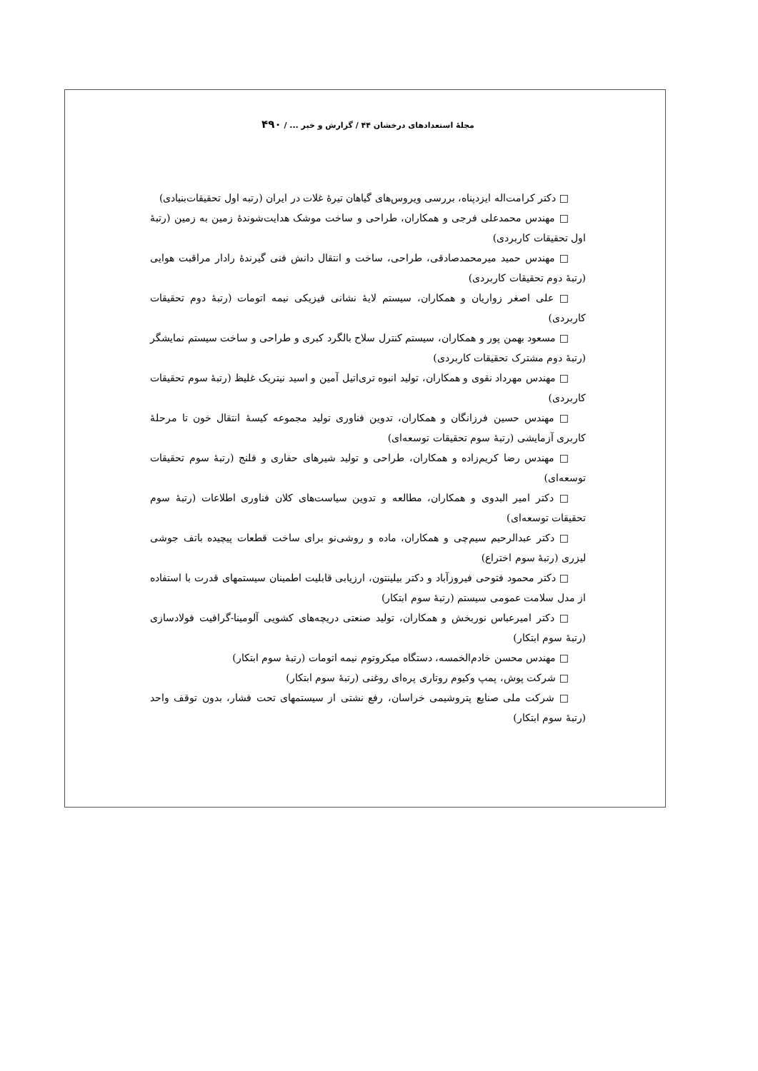مجلهٔ استعدادهای درخشان ۴۴ / گزارش و خبر ... / ۴۹۰
□ دکتر کرامت‌اله ایزدپناه، بررسی ویروس‌های گیاهان تیرهٔ غلات در ایران (رتبه اول تحقیقات‌بنیادی)
□ مهندس محمدعلی فرجی و همکاران، طراحی و ساخت موشک هدایت‌شوندهٔ زمین به زمین (رتبهٔ اول تحقیقات کاربردی)
□ مهندس حمید میرمحمدصادقی، طراحی، ساخت و انتقال دانش فنی گیرندهٔ رادار مراقبت هوایی (رتبهٔ دوم تحقیقات کاربردی)
□ علی اصغر زواریان و همکاران، سیستم لایهٔ نشانی فیزیکی نیمه اتومات (رتبهٔ دوم تحقیقات کاربردی)
□ مسعود بهمن پور و همکاران، سیستم کنترل سلاح بالگرد کبری و طراحی و ساخت سیستم نمایشگر (رتبهٔ دوم مشترک تحقیقات کاربردی)
□ مهندس مهرداد نقوی و همکاران، تولید انبوه تری‌اتیل آمین و اسید نیتریک غلیظ (رتبهٔ سوم تحقیقات کاربردی)
□ مهندس حسین فرزانگان و همکاران، تدوین فناوری تولید مجموعه کیسهٔ انتقال خون تا مرحلهٔ کاربری آزمایشی (رتبهٔ سوم تحقیقات توسعه‌ای)
□ مهندس رضا کریم‌زاده و همکاران، طراحی و تولید شیرهای حفاری و فلنج (رتبهٔ سوم تحقیقات توسعه‌ای)
□ دکتر امیر البدوی و همکاران، مطالعه و تدوین سیاست‌های کلان فناوری اطلاعات (رتبهٔ سوم تحقیقات توسعه‌ای)
□ دکتر عبدالرحیم سیم‌چی و همکاران، ماده و روشی‌نو برای ساخت قطعات پیچیده باتف جوشی لیزری (رتبهٔ سوم اختراع)
□ دکتر محمود فتوحی فیروزآباد و دکتر بیلینتون، ارزیابی قابلیت اطمینان سیستمهای قدرت با استفاده از مدل سلامت عمومی سیستم (رتبهٔ سوم ابتکار)
□ دکتر امیرعباس نوربخش و همکاران، تولید صنعتی دریچه‌های کشویی آلومینا-گرافیت فولادسازی (رتبهٔ سوم ابتکار)
□ مهندس محسن خادم‌الخمسه، دستگاه میکروتوم نیمه اتومات (رتبهٔ سوم ابتکار)
□ شرکت پوش، پمپ وکیوم روتاری پره‌ای روغنی (رتبهٔ سوم ابتکار)
□ شرکت ملی صنایع پتروشیمی خراسان، رفع نشتی از سیستمهای تحت فشار، بدون توقف واحد (رتبهٔ سوم ابتکار)